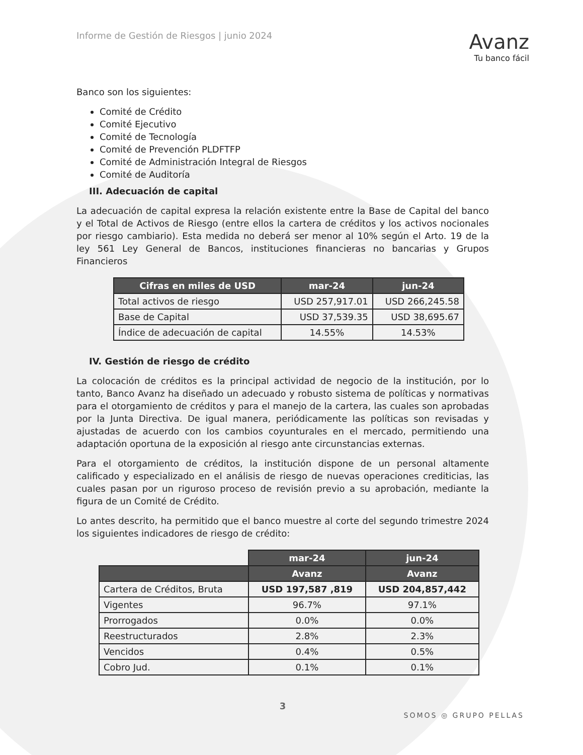Informe de Gestión de Riesgos | junio 2024
Avanz
Tu banco fácil
Banco son los siguientes:
Comité de Crédito
Comité Ejecutivo
Comité de Tecnología
Comité de Prevención PLDFTFP
Comité de Administración Integral de Riesgos
Comité de Auditoría
III. Adecuación de capital
La adecuación de capital expresa la relación existente entre la Base de Capital del banco y el Total de Activos de Riesgo (entre ellos la cartera de créditos y los activos nocionales por riesgo cambiario). Esta medida no deberá ser menor al 10% según el Arto. 19 de la ley 561 Ley General de Bancos, instituciones financieras no bancarias y Grupos Financieros
| Cifras en miles de USD | mar-24 | jun-24 |
| --- | --- | --- |
| Total activos de riesgo | USD 257,917.01 | USD 266,245.58 |
| Base de Capital | USD 37,539.35 | USD 38,695.67 |
| Índice de adecuación de capital | 14.55% | 14.53% |
IV. Gestión de riesgo de crédito
La colocación de créditos es la principal actividad de negocio de la institución, por lo tanto, Banco Avanz ha diseñado un adecuado y robusto sistema de políticas y normativas para el otorgamiento de créditos y para el manejo de la cartera, las cuales son aprobadas por la Junta Directiva. De igual manera, periódicamente las políticas son revisadas y ajustadas de acuerdo con los cambios coyunturales en el mercado, permitiendo una adaptación oportuna de la exposición al riesgo ante circunstancias externas.
Para el otorgamiento de créditos, la institución dispone de un personal altamente calificado y especializado en el análisis de riesgo de nuevas operaciones crediticias, las cuales pasan por un riguroso proceso de revisión previo a su aprobación, mediante la figura de un Comité de Crédito.
Lo antes descrito, ha permitido que el banco muestre al corte del segundo trimestre 2024 los siguientes indicadores de riesgo de crédito:
| | mar-24 | jun-24 |
| | Avanz | Avanz |
| Cartera de Créditos, Bruta | USD 197,587 ,819 | USD 204,857,442 |
| Vigentes | 96.7% | 97.1% |
| Prorrogados | 0.0% | 0.0% |
| Reestructurados | 2.8% | 2.3% |
| Vencidos | 0.4% | 0.5% |
| Cobro Jud. | 0.1% | 0.1% |
3
SOMOS ◎ GRUPO PELLAS